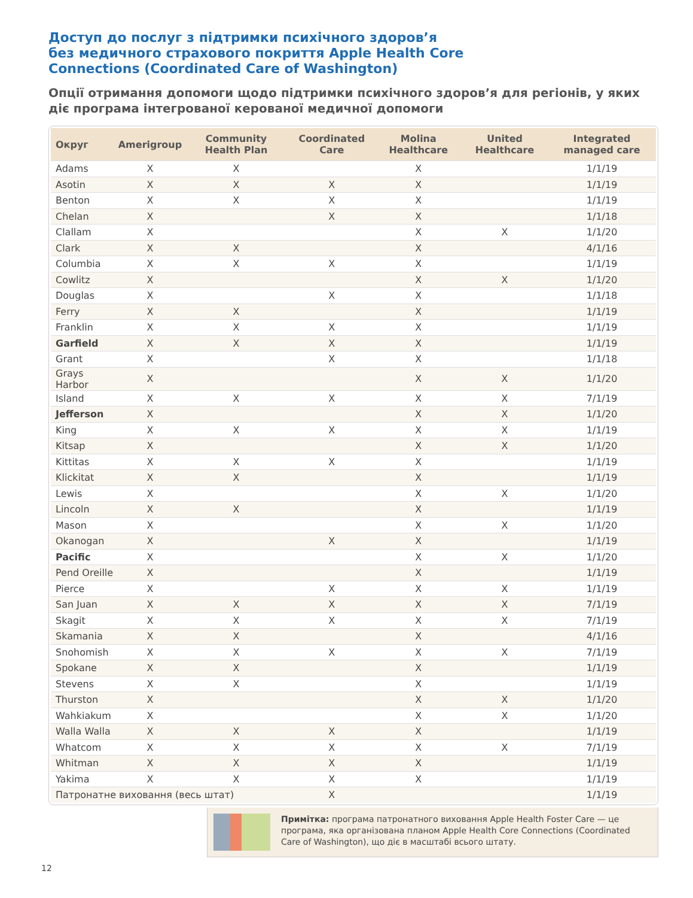Доступ до послуг з підтримки психічного здоров’я
без медичного страхового покриття Apple Health Core
Connections (Coordinated Care of Washington)
Опції отримання допомоги щодо підтримки психічного здоров’я для регіонів, у яких діє програма інтегрованої керованої медичної допомоги
| Округ | Amerigroup | Community Health Plan | Coordinated Care | Molina Healthcare | United Healthcare | Integrated managed care |
| --- | --- | --- | --- | --- | --- | --- |
| Adams | X | X | | X | | 1/1/19 |
| Asotin | X | X | X | X | | 1/1/19 |
| Benton | X | X | X | X | | 1/1/19 |
| Chelan | X | | X | X | | 1/1/18 |
| Clallam | X | | | X | X | 1/1/20 |
| Clark | X | X | | X | | 4/1/16 |
| Columbia | X | X | X | X | | 1/1/19 |
| Cowlitz | X | | | X | X | 1/1/20 |
| Douglas | X | | X | X | | 1/1/18 |
| Ferry | X | X | | X | | 1/1/19 |
| Franklin | X | X | X | X | | 1/1/19 |
| Garfield | X | X | X | X | | 1/1/19 |
| Grant | X | | X | X | | 1/1/18 |
| Grays Harbor | X | | | X | X | 1/1/20 |
| Island | X | X | X | X | X | 7/1/19 |
| Jefferson | X | | | X | X | 1/1/20 |
| King | X | X | X | X | X | 1/1/19 |
| Kitsap | X | | | X | X | 1/1/20 |
| Kittitas | X | X | X | X | | 1/1/19 |
| Klickitat | X | X | | X | | 1/1/19 |
| Lewis | X | | | X | X | 1/1/20 |
| Lincoln | X | X | | X | | 1/1/19 |
| Mason | X | | | X | X | 1/1/20 |
| Okanogan | X | | X | X | | 1/1/19 |
| Pacific | X | | | X | X | 1/1/20 |
| Pend Oreille | X | | | X | | 1/1/19 |
| Pierce | X | | X | X | X | 1/1/19 |
| San Juan | X | X | X | X | X | 7/1/19 |
| Skagit | X | X | X | X | X | 7/1/19 |
| Skamania | X | X | | X | | 4/1/16 |
| Snohomish | X | X | X | X | X | 7/1/19 |
| Spokane | X | X | | X | | 1/1/19 |
| Stevens | X | X | | X | | 1/1/19 |
| Thurston | X | | | X | X | 1/1/20 |
| Wahkiakum | X | | | X | X | 1/1/20 |
| Walla Walla | X | X | X | X | | 1/1/19 |
| Whatcom | X | X | X | X | X | 7/1/19 |
| Whitman | X | X | X | X | | 1/1/19 |
| Yakima | X | X | X | X | | 1/1/19 |
| Патронатне виховання (весь штат) | | | X | | | 1/1/19 |
Примітка: програма патронатного виховання Apple Health Foster Care — це програма, яка організована планом Apple Health Core Connections (Coordinated Care of Washington), що діє в масштабі всього штату.
12